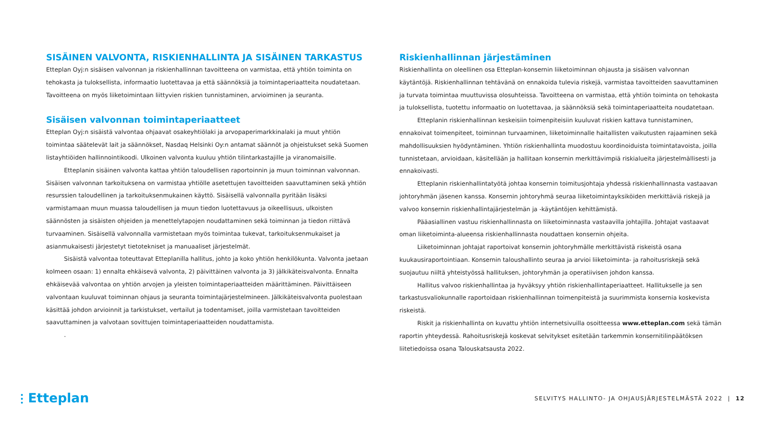SISÄINEN VALVONTA, RISKIENHALLINTA JA SISÄINEN TARKASTUS
Etteplan Oyj:n sisäisen valvonnan ja riskienhallinnan tavoitteena on varmistaa, että yhtiön toiminta on tehokasta ja tuloksellista, informaatio luotettavaa ja että säännöksiä ja toimintaperiaatteita noudatetaan. Tavoitteena on myös liiketoimintaan liittyvien riskien tunnistaminen, arvioiminen ja seuranta.
Sisäisen valvonnan toimintaperiaatteet
Etteplan Oyj:n sisäistä valvontaa ohjaavat osakeyhtiölaki ja arvopaperimarkkinalaki ja muut yhtiön toimintaa säätelevät lait ja säännökset, Nasdaq Helsinki Oy:n antamat säännöt ja ohjeistukset sekä Suomen listayhtiöiden hallinnointikoodi. Ulkoinen valvonta kuuluu yhtiön tilintarkastajille ja viranomaisille.
Etteplanin sisäinen valvonta kattaa yhtiön taloudellisen raportoinnin ja muun toiminnan valvonnan. Sisäisen valvonnan tarkoituksena on varmistaa yhtiölle asetettujen tavoitteiden saavuttaminen sekä yhtiön resurssien taloudellinen ja tarkoituksenmukainen käyttö. Sisäisellä valvonnalla pyritään lisäksi varmistamaan muun muassa taloudellisen ja muun tiedon luotettavuus ja oikeellisuus, ulkoisten säännösten ja sisäisten ohjeiden ja menettelytapojen noudattaminen sekä toiminnan ja tiedon riittävä turvaaminen. Sisäisellä valvonnalla varmistetaan myös toimintaa tukevat, tarkoituksenmukaiset ja asianmukaisesti järjestetyt tietotekniset ja manuaaliset järjestelmät.
Sisäistä valvontaa toteuttavat Etteplanilla hallitus, johto ja koko yhtiön henkilökunta. Valvonta jaetaan kolmeen osaan: 1) ennalta ehkäisevä valvonta, 2) päivittäinen valvonta ja 3) jälkikäteisvalvonta. Ennalta ehkäisevää valvontaa on yhtiön arvojen ja yleisten toimintaperiaatteiden määrittäminen. Päivittäiseen valvontaan kuuluvat toiminnan ohjaus ja seuranta toimintajärjestelmineen. Jälkikäteisvalvonta puolestaan käsittää johdon arvioinnit ja tarkistukset, vertailut ja todentamiset, joilla varmistetaan tavoitteiden saavuttaminen ja valvotaan sovittujen toimintaperiaatteiden noudattamista.
.
Riskienhallinnan järjestäminen
Riskienhallinta on oleellinen osa Etteplan-konsernin liiketoiminnan ohjausta ja sisäisen valvonnan käytäntöjä. Riskienhallinnan tehtävänä on ennakoida tulevia riskejä, varmistaa tavoitteiden saavuttaminen ja turvata toimintaa muuttuvissa olosuhteissa. Tavoitteena on varmistaa, että yhtiön toiminta on tehokasta ja tuloksellista, tuotettu informaatio on luotettavaa, ja säännöksiä sekä toimintaperiaatteita noudatetaan.
Etteplanin riskienhallinnan keskeisiin toimenpiteisiin kuuluvat riskien kattava tunnistaminen, ennakoivat toimenpiteet, toiminnan turvaaminen, liiketoiminnalle haitallisten vaikutusten rajaaminen sekä mahdollisuuksien hyödyntäminen. Yhtiön riskienhallinta muodostuu koordinoiduista toimintatavoista, joilla tunnistetaan, arvioidaan, käsitellään ja hallitaan konsernin merkittävimpiä riskialueita järjestelmällisesti ja ennakoivasti.
Etteplanin riskienhallintatyötä johtaa konsernin toimitusjohtaja yhdessä riskienhallinnasta vastaavan johtoryhmän jäsenen kanssa. Konsernin johtoryhmä seuraa liiketoimintayksiköiden merkittäviä riskejä ja valvoo konsernin riskienhallintajärjestelmän ja -käytäntöjen kehittämistä.
Pääasiallinen vastuu riskienhallinnasta on liiketoiminnasta vastaavilla johtajilla. Johtajat vastaavat oman liiketoiminta-alueensa riskienhallinnasta noudattaen konsernin ohjeita.
Liiketoiminnan johtajat raportoivat konsernin johtoryhmälle merkittävistä riskeistä osana kuukausiraportointiaan. Konsernin taloushallinto seuraa ja arvioi liiketoiminta- ja rahoitusriskejä sekä suojautuu niiltä yhteistyössä hallituksen, johtoryhmän ja operatiivisen johdon kanssa.
Hallitus valvoo riskienhallintaa ja hyväksyy yhtiön riskienhallintaperiaatteet. Hallitukselle ja sen tarkastusvaliokunnalle raportoidaan riskienhallinnan toimenpiteistä ja suurimmista konsernia koskevista riskeistä.
Riskit ja riskienhallinta on kuvattu yhtiön internetsivuilla osoitteessa www.etteplan.com sekä tämän raportin yhteydessä. Rahoitusriskejä koskevat selvitykset esitetään tarkemmin konsernitilinpäätöksen liitetiedoissa osana Talouskatsausta 2022.
⫶ Etteplan
SELVITYS HALLINTO- JA OHJAUSJÄRJESTELMÄSTÄ 2022 | 12